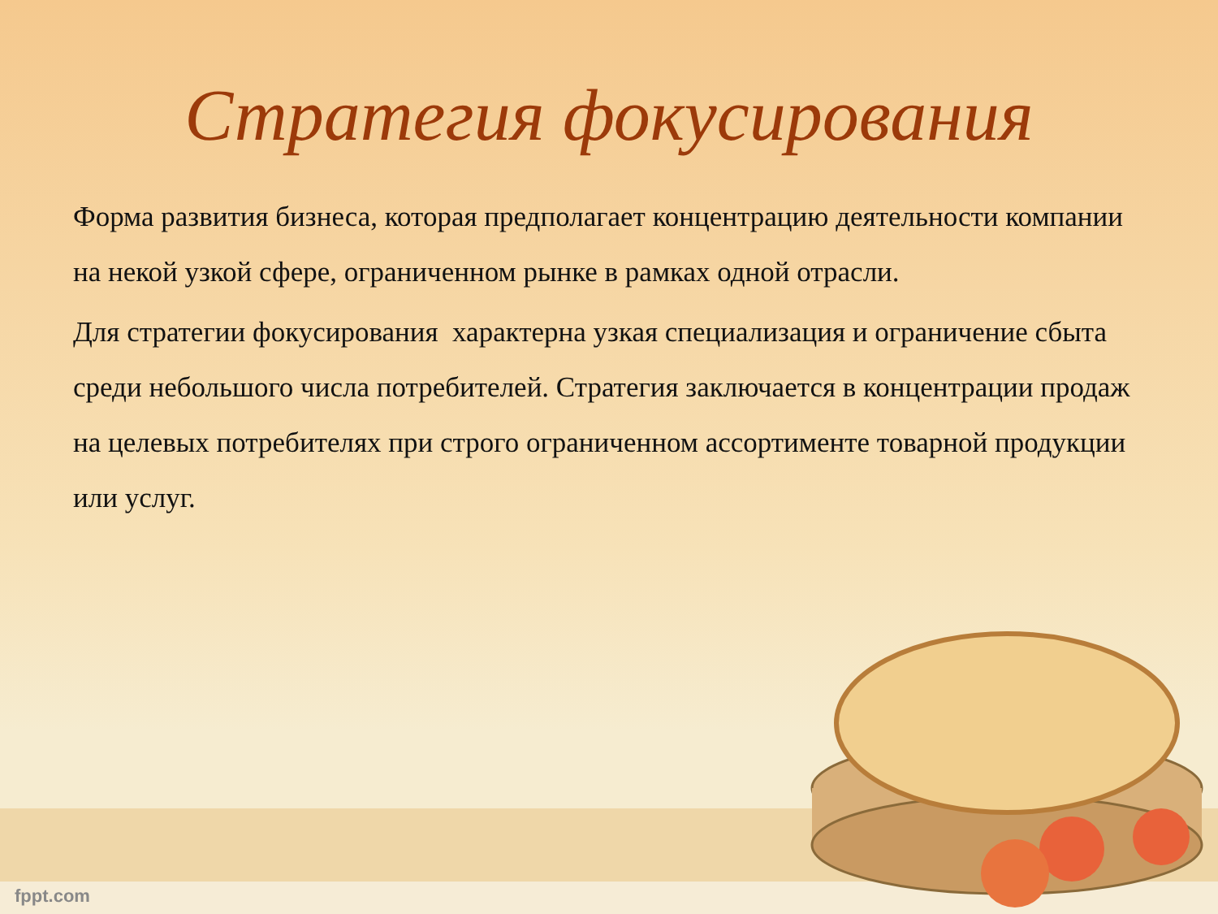Стратегия фокусирования
Форма развития бизнеса, которая предполагает концентрацию деятельности компании на некой узкой сфере, ограниченном рынке в рамках одной отрасли.
Для стратегии фокусирования характерна узкая специализация и ограничение сбыта среди небольшого числа потребителей. Стратегия заключается в концентрации продаж на целевых потребителях при строго ограниченном ассортименте товарной продукции или услуг.
fppt.com